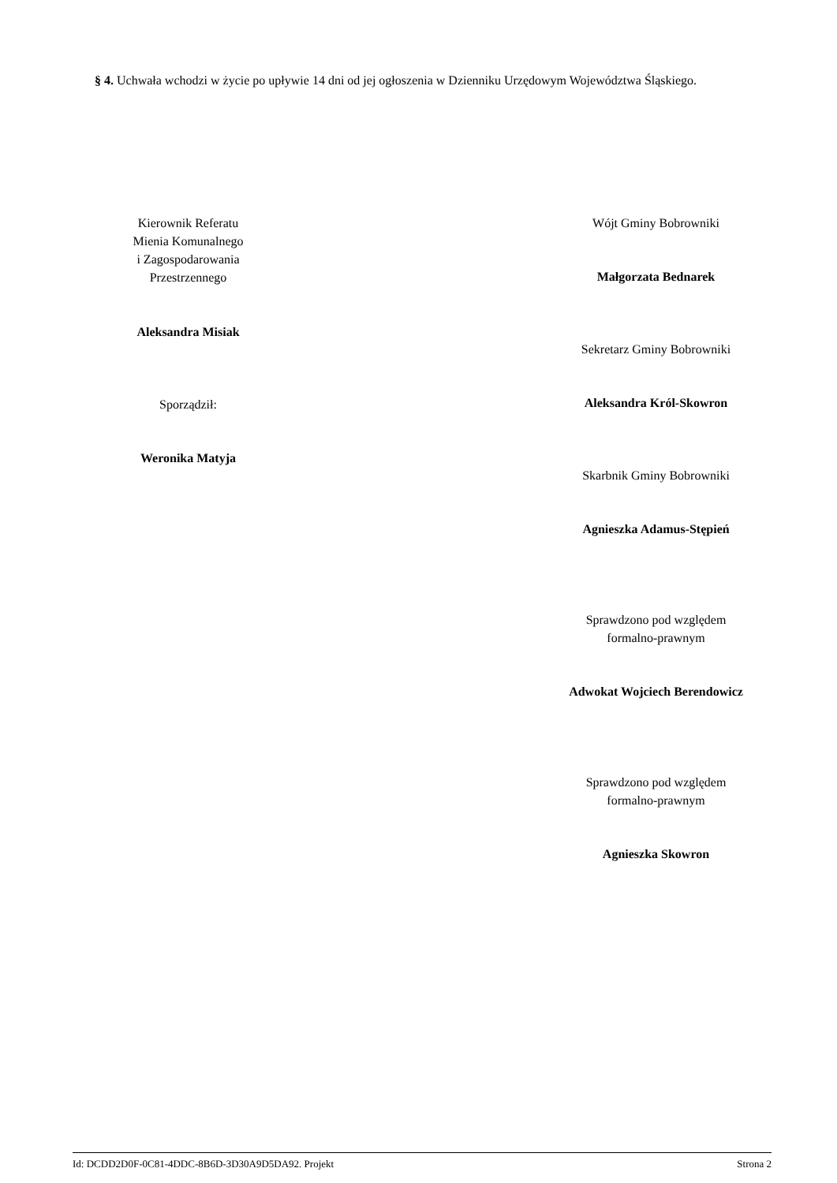§ 4. Uchwała wchodzi w życie po upływie 14 dni od jej ogłoszenia w Dzienniku Urzędowym Województwa Śląskiego.
Kierownik Referatu
Mienia Komunalnego
i Zagospodarowania
Przestrzennego
Aleksandra Misiak
Sporządził:
Weronika Matyja
Wójt Gminy Bobrowniki
Małgorzata Bednarek
Sekretarz Gminy Bobrowniki
Aleksandra Król-Skowron
Skarbnik Gminy Bobrowniki
Agnieszka Adamus-Stępień
Sprawdzono pod względem
formalno-prawnym
Adwokat Wojciech Berendowicz
Sprawdzono pod względem
formalno-prawnym
Agnieszka Skowron
Id: DCDD2D0F-0C81-4DDC-8B6D-3D30A9D5DA92. Projekt Strona 2